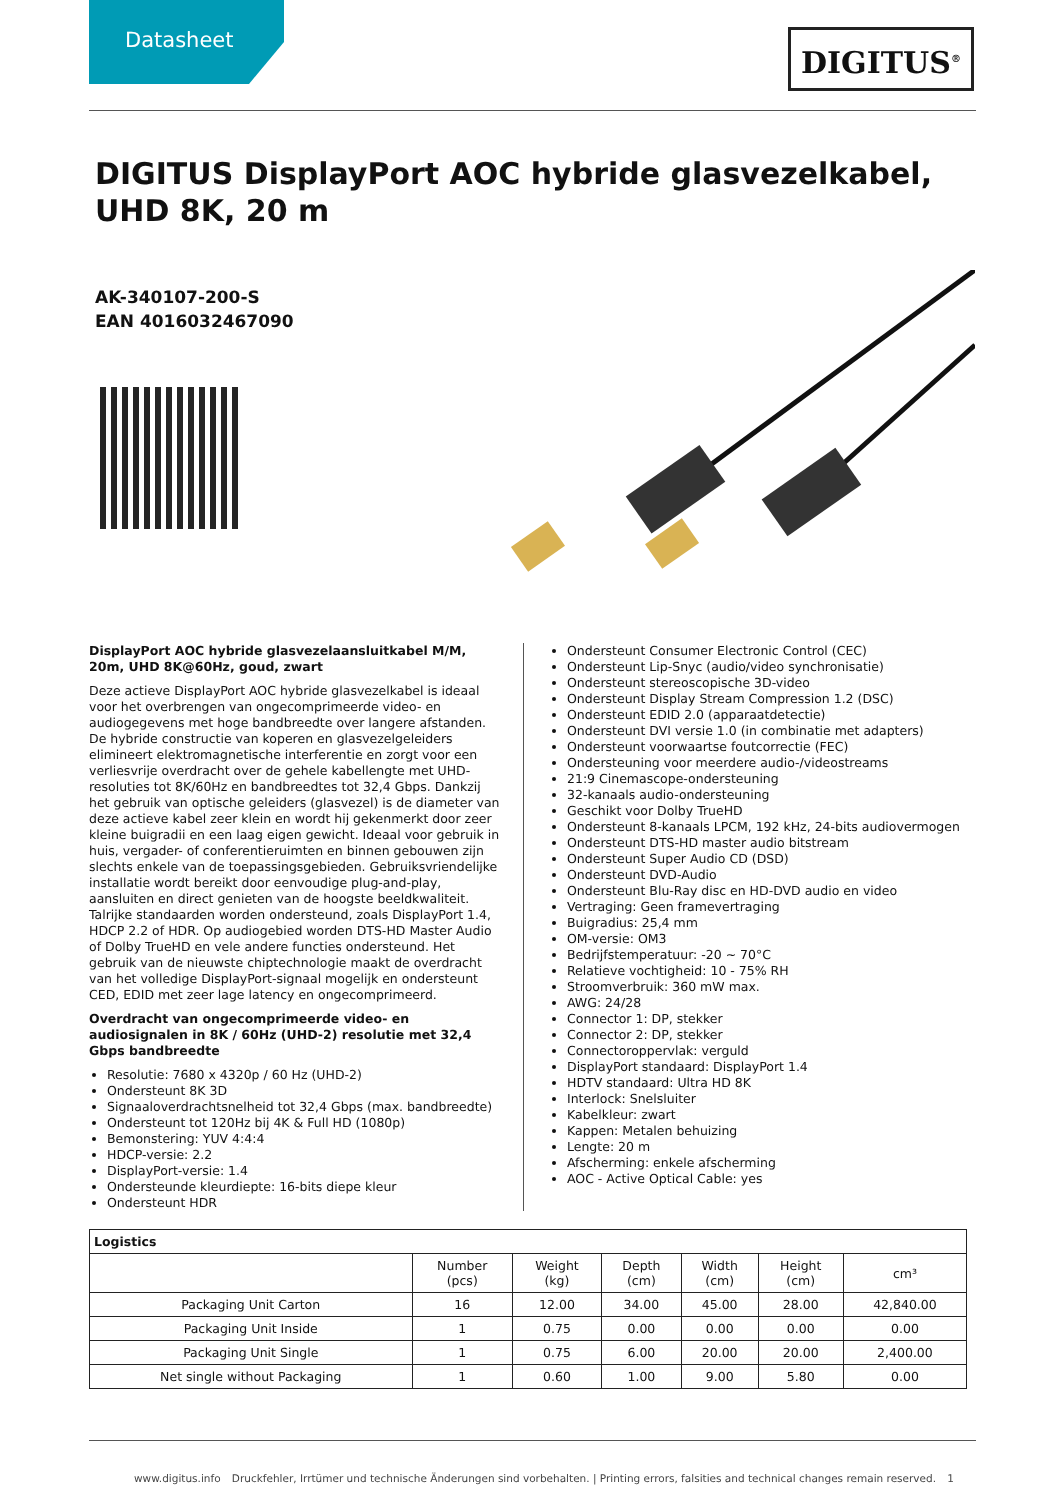Datasheet DIGITUS<sup>®</sup>
DIGITUS DisplayPort AOC hybride glasvezelkabel, UHD 8K, 20 m
AK-340107-200-S
EAN 4016032467090
DisplayPort AOC hybride glasvezelaansluitkabel M/M, 20m, UHD 8K@60Hz, goud, zwart
Deze actieve DisplayPort AOC hybride glasvezelkabel is ideaal voor het overbrengen van ongecomprimeerde video- en audiogegevens met hoge bandbreedte over langere afstanden. De hybride constructie van koperen en glasvezelgeleiders elimineert elektromagnetische interferentie en zorgt voor een verliesvrije overdracht over de gehele kabellengte met UHD-resoluties tot 8K/60Hz en bandbreedtes tot 32,4 Gbps. Dankzij het gebruik van optische geleiders (glasvezel) is de diameter van deze actieve kabel zeer klein en wordt hij gekenmerkt door zeer kleine buigradii en een laag eigen gewicht. Ideaal voor gebruik in huis, vergader- of conferentieruimten en binnen gebouwen zijn slechts enkele van de toepassingsgebieden. Gebruiksvriendelijke installatie wordt bereikt door eenvoudige plug-and-play, aansluiten en direct genieten van de hoogste beeldkwaliteit. Talrijke standaarden worden ondersteund, zoals DisplayPort 1.4, HDCP 2.2 of HDR. Op audiogebied worden DTS-HD Master Audio of Dolby TrueHD en vele andere functies ondersteund. Het gebruik van de nieuwste chiptechnologie maakt de overdracht van het volledige DisplayPort-signaal mogelijk en ondersteunt CED, EDID met zeer lage latency en ongecomprimeerd.
Overdracht van ongecomprimeerde video- en audiosignalen in 8K / 60Hz (UHD-2) resolutie met 32,4 Gbps bandbreedte
Resolutie: 7680 x 4320p / 60 Hz (UHD-2)
Ondersteunt 8K 3D
Signaaloverdrachtsnelheid tot 32,4 Gbps (max. bandbreedte)
Ondersteunt tot 120Hz bij 4K & Full HD (1080p)
Bemonstering: YUV 4:4:4
HDCP-versie: 2.2
DisplayPort-versie: 1.4
Ondersteunde kleurdiepte: 16-bits diepe kleur
Ondersteunt HDR
Ondersteunt Consumer Electronic Control (CEC)
Ondersteunt Lip-Snyc (audio/video synchronisatie)
Ondersteunt stereoscopische 3D-video
Ondersteunt Display Stream Compression 1.2 (DSC)
Ondersteunt EDID 2.0 (apparaatdetectie)
Ondersteunt DVI versie 1.0 (in combinatie met adapters)
Ondersteunt voorwaartse foutcorrectie (FEC)
Ondersteuning voor meerdere audio-/videostreams
21:9 Cinemascope-ondersteuning
32-kanaals audio-ondersteuning
Geschikt voor Dolby TrueHD
Ondersteunt 8-kanaals LPCM, 192 kHz, 24-bits audiovermogen
Ondersteunt DTS-HD master audio bitstream
Ondersteunt Super Audio CD (DSD)
Ondersteunt DVD-Audio
Ondersteunt Blu-Ray disc en HD-DVD audio en video
Vertraging: Geen framevertraging
Buigradius: 25,4 mm
OM-versie: OM3
Bedrijfstemperatuur: -20 ~ 70°C
Relatieve vochtigheid: 10 - 75% RH
Stroomverbruik: 360 mW max.
AWG: 24/28
Connector 1: DP, stekker
Connector 2: DP, stekker
Connectoroppervlak: verguld
DisplayPort standaard: DisplayPort 1.4
HDTV standaard: Ultra HD 8K
Interlock: Snelsluiter
Kabelkleur: zwart
Kappen: Metalen behuizing
Lengte: 20 m
Afscherming: enkele afscherming
AOC - Active Optical Cable: yes
| Logistics | | | | | | |
| --- | --- | --- | --- | --- | --- | --- |
| | Number (pcs) | Weight (kg) | Depth (cm) | Width (cm) | Height (cm) | cm³ |
| Packaging Unit Carton | 16 | 12.00 | 34.00 | 45.00 | 28.00 | 42,840.00 |
| Packaging Unit Inside | 1 | 0.75 | 0.00 | 0.00 | 0.00 | 0.00 |
| Packaging Unit Single | 1 | 0.75 | 6.00 | 20.00 | 20.00 | 2,400.00 |
| Net single without Packaging | 1 | 0.60 | 1.00 | 9.00 | 5.80 | 0.00 |
www.digitus.info Druckfehler, Irrtümer und technische Änderungen sind vorbehalten. | Printing errors, falsities and technical changes remain reserved. 1